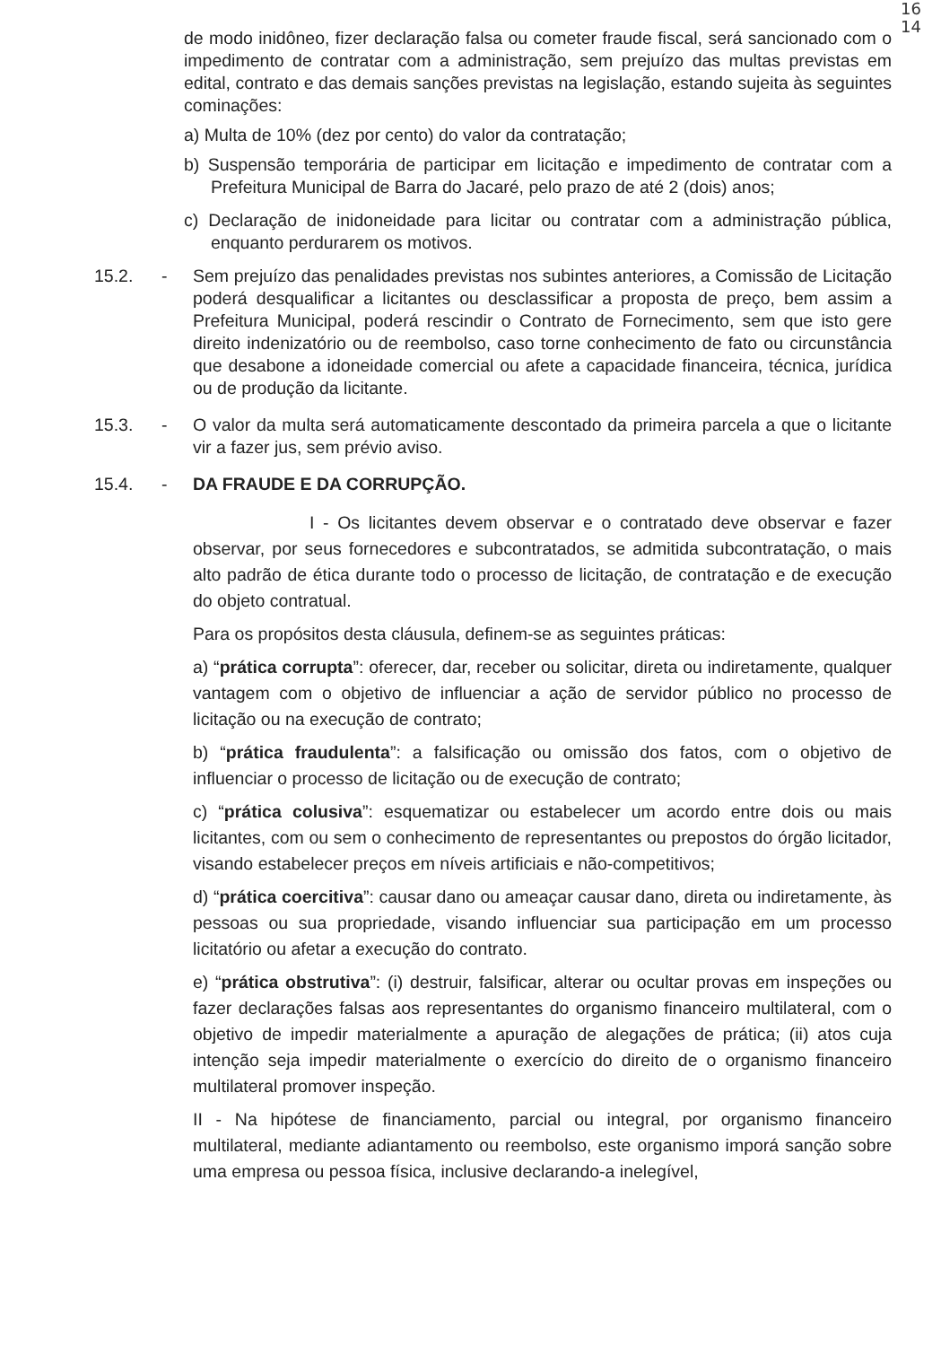16
14
de modo inidôneo, fizer declaração falsa ou cometer fraude fiscal, será sancionado com o impedimento de contratar com a administração, sem prejuízo das multas previstas em edital, contrato e das demais sanções previstas na legislação, estando sujeita às seguintes cominações:
a) Multa de 10% (dez por cento) do valor da contratação;
b) Suspensão temporária de participar em licitação e impedimento de contratar com a Prefeitura Municipal de Barra do Jacaré, pelo prazo de até 2 (dois) anos;
c) Declaração de inidoneidade para licitar ou contratar com a administração pública, enquanto perdurarem os motivos.
15.2. - Sem prejuízo das penalidades previstas nos subintes anteriores, a Comissão de Licitação poderá desqualificar a licitantes ou desclassificar a proposta de preço, bem assim a Prefeitura Municipal, poderá rescindir o Contrato de Fornecimento, sem que isto gere direito indenizatório ou de reembolso, caso torne conhecimento de fato ou circunstância que desabone a idoneidade comercial ou afete a capacidade financeira, técnica, jurídica ou de produção da licitante.
15.3. - O valor da multa será automaticamente descontado da primeira parcela a que o licitante vir a fazer jus, sem prévio aviso.
15.4. - DA FRAUDE E DA CORRUPÇÃO.
I - Os licitantes devem observar e o contratado deve observar e fazer observar, por seus fornecedores e subcontratados, se admitida subcontratação, o mais alto padrão de ética durante todo o processo de licitação, de contratação e de execução do objeto contratual.
Para os propósitos desta cláusula, definem-se as seguintes práticas:
a) “prática corrupta”: oferecer, dar, receber ou solicitar, direta ou indiretamente, qualquer vantagem com o objetivo de influenciar a ação de servidor público no processo de licitação ou na execução de contrato;
b) “prática fraudulenta”: a falsificação ou omissão dos fatos, com o objetivo de influenciar o processo de licitação ou de execução de contrato;
c) “prática colusiva”: esquematizar ou estabelecer um acordo entre dois ou mais licitantes, com ou sem o conhecimento de representantes ou prepostos do órgão licitador, visando estabelecer preços em níveis artificiais e não-competitivos;
d) “prática coercitiva”: causar dano ou ameaçar causar dano, direta ou indiretamente, às pessoas ou sua propriedade, visando influenciar sua participação em um processo licitatório ou afetar a execução do contrato.
e) “prática obstrutiva”: (i) destruir, falsificar, alterar ou ocultar provas em inspeções ou fazer declarações falsas aos representantes do organismo financeiro multilateral, com o objetivo de impedir materialmente a apuração de alegações de prática; (ii) atos cuja intenção seja impedir materialmente o exercício do direito de o organismo financeiro multilateral promover inspeção.
II - Na hipótese de financiamento, parcial ou integral, por organismo financeiro multilateral, mediante adiantamento ou reembolso, este organismo imporá sanção sobre uma empresa ou pessoa física, inclusive declarando-a inelegível,